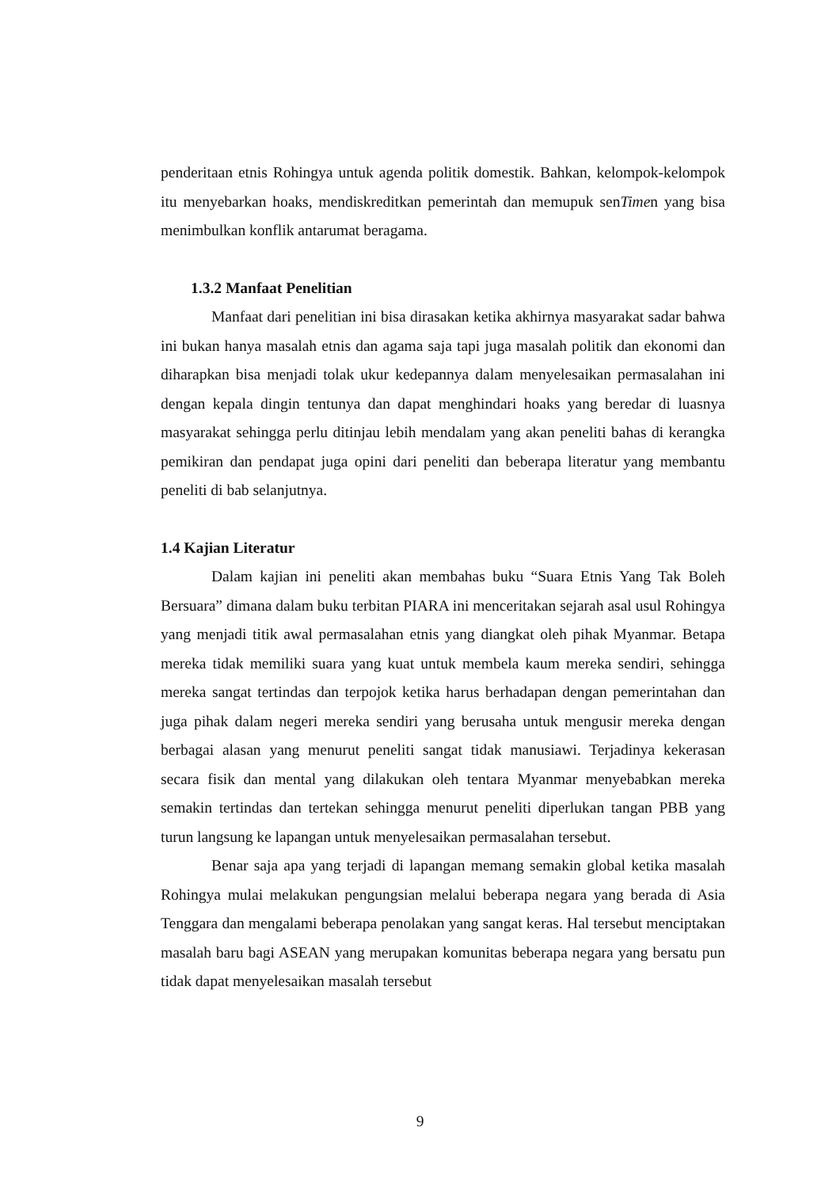penderitaan etnis Rohingya untuk agenda politik domestik. Bahkan, kelompok-kelompok itu menyebarkan hoaks, mendiskreditkan pemerintah dan memupuk senTimen yang bisa menimbulkan konflik antarumat beragama.
1.3.2 Manfaat Penelitian
Manfaat dari penelitian ini bisa dirasakan ketika akhirnya masyarakat sadar bahwa ini bukan hanya masalah etnis dan agama saja tapi juga masalah politik dan ekonomi dan diharapkan bisa menjadi tolak ukur kedepannya dalam menyelesaikan permasalahan ini dengan kepala dingin tentunya dan dapat menghindari hoaks yang beredar di luasnya masyarakat sehingga perlu ditinjau lebih mendalam yang akan peneliti bahas di kerangka pemikiran dan pendapat juga opini dari peneliti dan beberapa literatur yang membantu peneliti di bab selanjutnya.
1.4 Kajian Literatur
Dalam kajian ini peneliti akan membahas buku “Suara Etnis Yang Tak Boleh Bersuara” dimana dalam buku terbitan PIARA ini menceritakan sejarah asal usul Rohingya yang menjadi titik awal permasalahan etnis yang diangkat oleh pihak Myanmar. Betapa mereka tidak memiliki suara yang kuat untuk membela kaum mereka sendiri, sehingga mereka sangat tertindas dan terpojok ketika harus berhadapan dengan pemerintahan dan juga pihak dalam negeri mereka sendiri yang berusaha untuk mengusir mereka dengan berbagai alasan yang menurut peneliti sangat tidak manusiawi. Terjadinya kekerasan secara fisik dan mental yang dilakukan oleh tentara Myanmar menyebabkan mereka semakin tertindas dan tertekan sehingga menurut peneliti diperlukan tangan PBB yang turun langsung ke lapangan untuk menyelesaikan permasalahan tersebut.
Benar saja apa yang terjadi di lapangan memang semakin global ketika masalah Rohingya mulai melakukan pengungsian melalui beberapa negara yang berada di Asia Tenggara dan mengalami beberapa penolakan yang sangat keras. Hal tersebut menciptakan masalah baru bagi ASEAN yang merupakan komunitas beberapa negara yang bersatu pun tidak dapat menyelesaikan masalah tersebut
9